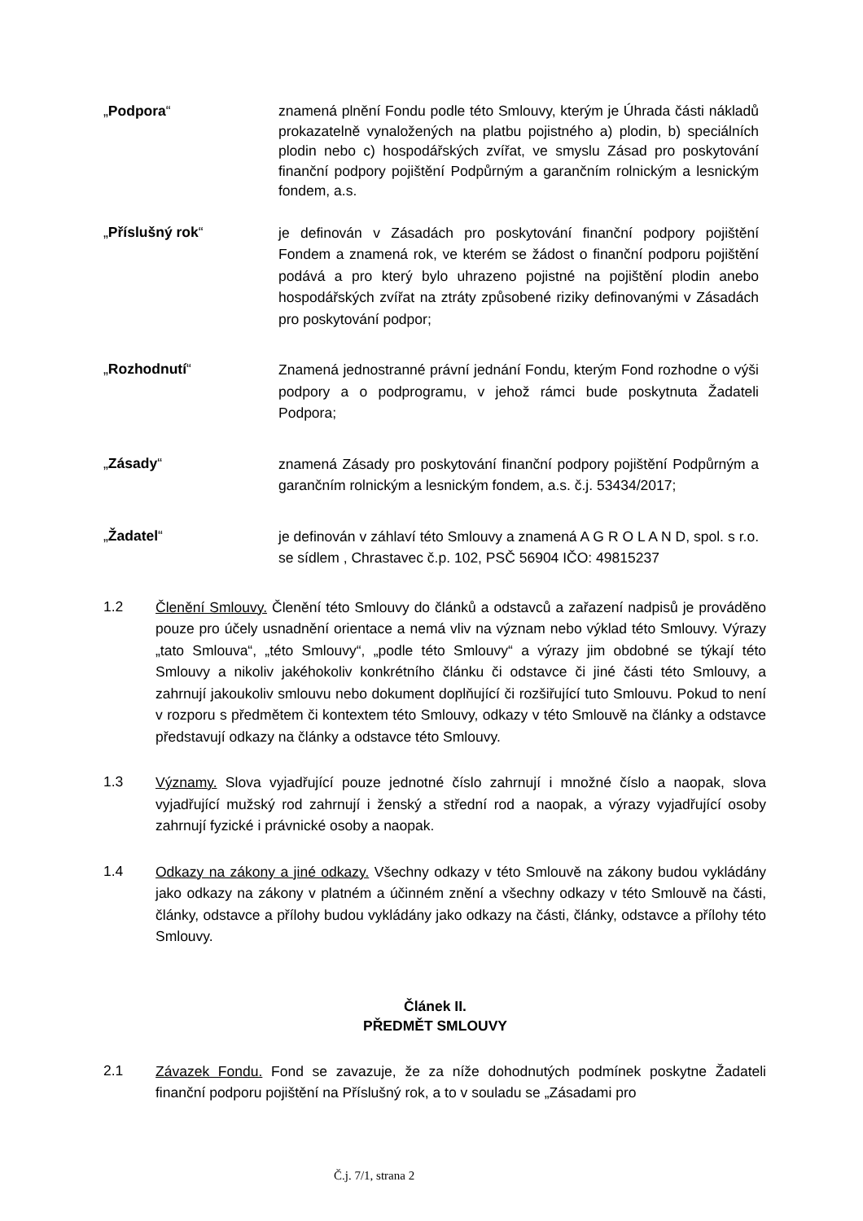„Podpora“ znamená plnění Fondu podle této Smlouvy, kterým je Úhrada části nákladů prokazatelně vynaložených na platbu pojistného a) plodin, b) speciálních plodin nebo c) hospodářských zvířat, ve smyslu Zásad pro poskytování finanční podpory pojištění Podpůrným a garančním rolnickým a lesnickým fondem, a.s.
„Příslušný rok“
je definován v Zásadách pro poskytování finanční podpory pojištění Fondem a znamená rok, ve kterém se žádost o finanční podporu pojištění podává a pro který bylo uhrazeno pojistné na pojištění plodin anebo hospodářských zvířat na ztráty způsobené riziky definovanými v Zásadách pro poskytování podpor;
„Rozhodnutí“
Znamená jednostranné právní jednání Fondu, kterým Fond rozhodne o výši podpory a o podprogramu, v jehož rámci bude poskytnuta Žadateli Podpora;
„Zásady“
znamená Zásady pro poskytování finanční podpory pojištění Podpůrným a garančním rolnickým a lesnickým fondem, a.s. č.j. 53434/2017;
„Žadatel“
je definován v záhlaví této Smlouvy a znamená A G R O L A N D, spol. s r.o. se sídlem , Chrastavec č.p. 102, PSČ 56904 IČO: 49815237
1.2
Členění Smlouvy. Členění této Smlouvy do článků a odstavců a zařazení nadpisů je prováděno pouze pro účely usnadnění orientace a nemá vliv na význam nebo výklad této Smlouvy. Výrazy „tato Smlouva“, „této Smlouvy“, „podle této Smlouvy“ a výrazy jim obdobné se týkají této Smlouvy a nikoliv jakéhokoliv konkrétního článku či odstavce či jiné části této Smlouvy, a zahrnují jakoukoliv smlouvu nebo dokument doplňující či rozšiřující tuto Smlouvu. Pokud to není v rozporu s předmětem či kontextem této Smlouvy, odkazy v této Smlouvě na články a odstavce představují odkazy na články a odstavce této Smlouvy.
1.3
Významy. Slova vyjadřující pouze jednotné číslo zahrnují i množné číslo a naopak, slova vyjadřující mužský rod zahrnují i ženský a střední rod a naopak, a výrazy vyjadřující osoby zahrnují fyzické i právnické osoby a naopak.
1.4
Odkazy na zákony a jiné odkazy. Všechny odkazy v této Smlouvě na zákony budou vykládány jako odkazy na zákony v platném a účinném znění a všechny odkazy v této Smlouvě na části, články, odstavce a přílohy budou vykládány jako odkazy na části, články, odstavce a přílohy této Smlouvy.
Článek II.
PŘEDMĚT SMLOUVY
2.1
Závazek Fondu. Fond se zavazuje, že za níže dohodnutých podmínek poskytne Žadateli finanční podporu pojištění na Příslušný rok, a to v souladu se „Zásadami pro
Č.j. 7/1, strana 2